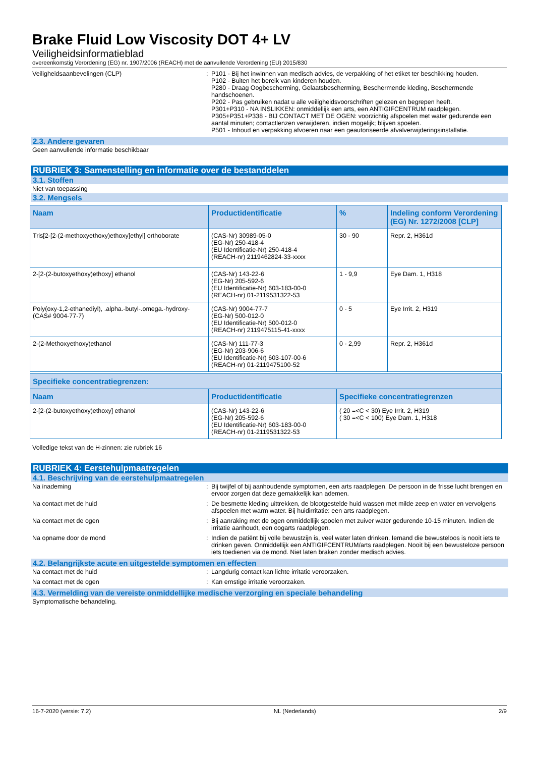Brake Fluid Low Viscosity DOT 4+ LV
Veiligheidsinformatieblad
overeenkomstig Verordening (EG) nr. 1907/2006 (REACH) met de aanvullende Verordening (EU) 2015/830
Veiligheidsaanbevelingen (CLP) : P101 - Bij het inwinnen van medisch advies, de verpakking of het etiket ter beschikking houden.
P102 - Buiten het bereik van kinderen houden.
P280 - Draag Oogbescherming, Gelaatsbescherming, Beschermende kleding, Beschermende handschoenen.
P202 - Pas gebruiken nadat u alle veiligheidsvoorschriften gelezen en begrepen heeft.
P301+P310 - NA INSLIKKEN: onmiddellijk een arts, een ANTIGIFCENTRUM raadplegen.
P305+P351+P338 - BIJ CONTACT MET DE OGEN: voorzichtig afspoelen met water gedurende een aantal minuten; contactlenzen verwijderen, indien mogelijk; blijven spoelen.
P501 - Inhoud en verpakking afvoeren naar een geautoriseerde afvalverwijderingsinstallatie.
2.3. Andere gevaren
Geen aanvullende informatie beschikbaar
RUBRIEK 3: Samenstelling en informatie over de bestanddelen
3.1. Stoffen
Niet van toepassing
3.2. Mengsels
| Naam | Productidentificatie | % | Indeling conform Verordening (EG) Nr. 1272/2008 [CLP] |
| --- | --- | --- | --- |
| Tris[2-[2-(2-methoxyethoxy)ethoxy]ethyl] orthoborate | (CAS-Nr) 30989-05-0 (EG-Nr) 250-418-4 (EU Identificatie-Nr) 250-418-4 (REACH-nr) 2119462824-33-xxxx | 30 - 90 | Repr. 2, H361d |
| 2-[2-(2-butoxyethoxy)ethoxy] ethanol | (CAS-Nr) 143-22-6 (EG-Nr) 205-592-6 (EU Identificatie-Nr) 603-183-00-0 (REACH-nr) 01-2119531322-53 | 1 - 9,9 | Eye Dam. 1, H318 |
| Poly(oxy-1,2-ethanediyl), .alpha.-butyl-.omega.-hydroxy- (CAS# 9004-77-7) | (CAS-Nr) 9004-77-7 (EG-Nr) 500-012-0 (EU Identificatie-Nr) 500-012-0 (REACH-nr) 2119475115-41-xxxx | 0 - 5 | Eye Irrit. 2, H319 |
| 2-(2-Methoxyethoxy)ethanol | (CAS-Nr) 111-77-3 (EG-Nr) 203-906-6 (EU Identificatie-Nr) 603-107-00-6 (REACH-nr) 01-2119475100-52 | 0 - 2,99 | Repr. 2, H361d |
| Specifieke concentratiegrenzen: | | |
| --- | --- | --- |
| Naam | Productidentificatie | Specifieke concentratiegrenzen |
| 2-[2-(2-butoxyethoxy)ethoxy] ethanol | (CAS-Nr) 143-22-6 (EG-Nr) 205-592-6 (EU Identificatie-Nr) 603-183-00-0 (REACH-nr) 01-2119531322-53 | ( 20 =<C < 30) Eye Irrit. 2, H319 ( 30 =<C < 100) Eye Dam. 1, H318 |
Volledige tekst van de H-zinnen: zie rubriek 16
RUBRIEK 4: Eerstehulpmaatregelen
4.1. Beschrijving van de eerstehulpmaatregelen
Na inademing : Bij twijfel of bij aanhoudende symptomen, een arts raadplegen. De persoon in de frisse lucht brengen en ervoor zorgen dat deze gemakkelijk kan ademen.
Na contact met de huid : De besmette kleding uittrekken, de blootgestelde huid wassen met milde zeep en water en vervolgens afspoelen met warm water. Bij huidirritatie: een arts raadplegen.
Na contact met de ogen : Bij aanraking met de ogen onmiddellijk spoelen met zuiver water gedurende 10-15 minuten. Indien de irritatie aanhoudt, een oogarts raadplegen.
Na opname door de mond : Indien de patiënt bij volle bewustzijn is, veel water laten drinken. Iemand die bewusteloos is nooit iets te drinken geven. Onmiddellijk een ANTIGIFCENTRUM/arts raadplegen. Nooit bij een bewusteloze persoon iets toedienen via de mond. Niet laten braken zonder medisch advies.
4.2. Belangrijkste acute en uitgestelde symptomen en effecten
Na contact met de huid : Langdurig contact kan lichte irritatie veroorzaken.
Na contact met de ogen : Kan ernstige irritatie veroorzaken.
4.3. Vermelding van de vereiste onmiddellijke medische verzorging en speciale behandeling
Symptomatische behandeling.
16-7-2020 (versie: 7.2) NL (Nederlands) 2/9